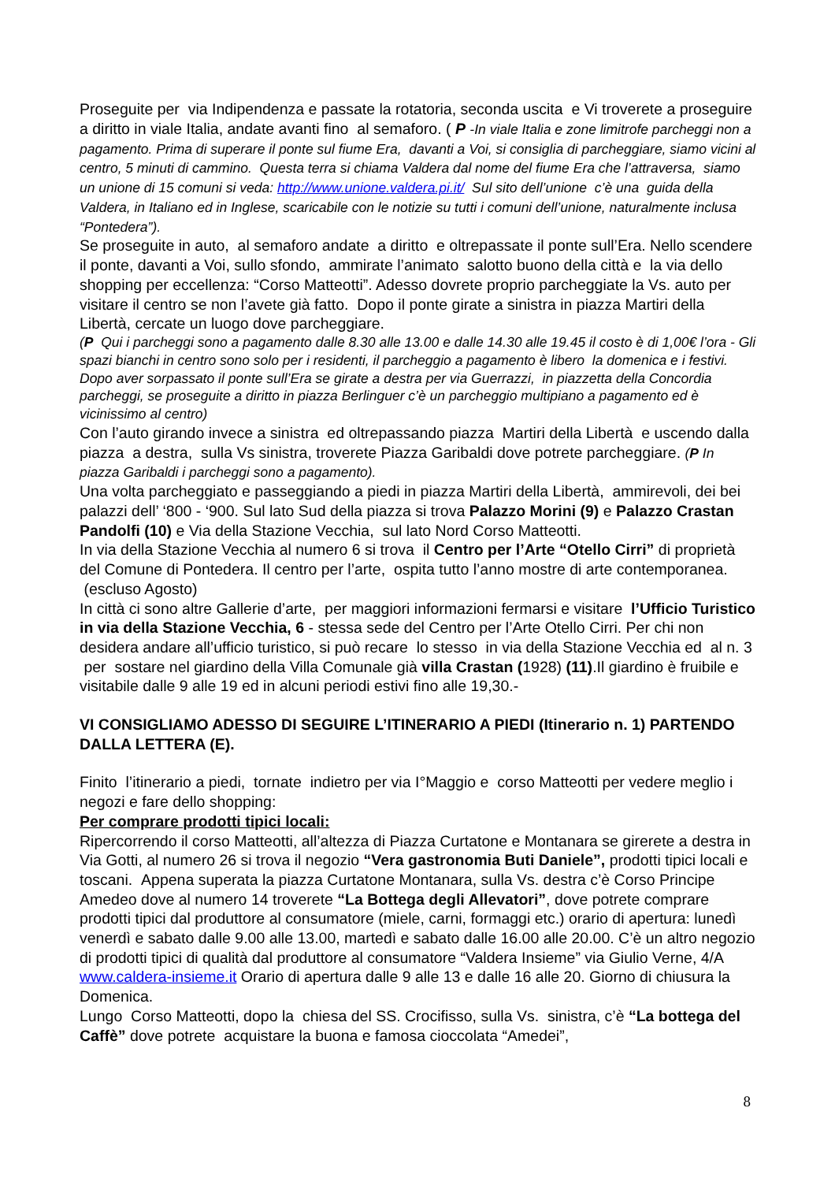Proseguite per via Indipendenza e passate la rotatoria, seconda uscita e Vi troverete a proseguire a diritto in viale Italia, andate avanti fino al semaforo. ( P -In viale Italia e zone limitrofe parcheggi non a pagamento. Prima di superare il ponte sul fiume Era, davanti a Voi, si consiglia di parcheggiare, siamo vicini al centro, 5 minuti di cammino. Questa terra si chiama Valdera dal nome del fiume Era che l’attraversa, siamo un unione di 15 comuni si veda: http://www.unione.valdera.pi.it/ Sul sito dell’unione c’è una guida della Valdera, in Italiano ed in Inglese, scaricabile con le notizie su tutti i comuni dell’unione, naturalmente inclusa “Pontedera”).
Se proseguite in auto, al semaforo andate a diritto e oltrepassate il ponte sull’Era. Nello scendere il ponte, davanti a Voi, sullo sfondo, ammirate l’animato salotto buono della città e la via dello shopping per eccellenza: “Corso Matteotti”. Adesso dovrete proprio parcheggiate la Vs. auto per visitare il centro se non l’avete già fatto. Dopo il ponte girate a sinistra in piazza Martiri della Libertà, cercate un luogo dove parcheggiare.
(P Qui i parcheggi sono a pagamento dalle 8.30 alle 13.00 e dalle 14.30 alle 19.45 il costo è di 1,00€ l’ora - Gli spazi bianchi in centro sono solo per i residenti, il parcheggio a pagamento è libero la domenica e i festivi. Dopo aver sorpassato il ponte sull’Era se girate a destra per via Guerrazzi, in piazzetta della Concordia parcheggi, se proseguite a diritto in piazza Berlinguer c’è un parcheggio multipiano a pagamento ed è vicinissimo al centro)
Con l’auto girando invece a sinistra ed oltrepassando piazza Martiri della Libertà e uscendo dalla piazza a destra, sulla Vs sinistra, troverete Piazza Garibaldi dove potrete parcheggiare. (P In piazza Garibaldi i parcheggi sono a pagamento).
Una volta parcheggiato e passeggiando a piedi in piazza Martiri della Libertà, ammirevoli, dei bei palazzi dell’ ‘800 - ‘900. Sul lato Sud della piazza si trova Palazzo Morini (9) e Palazzo Crastan Pandolfi (10) e Via della Stazione Vecchia, sul lato Nord Corso Matteotti.
In via della Stazione Vecchia al numero 6 si trova il Centro per l’Arte “Otello Cirri” di proprietà del Comune di Pontedera. Il centro per l’arte, ospita tutto l’anno mostre di arte contemporanea. (escluso Agosto)
In città ci sono altre Gallerie d’arte, per maggiori informazioni fermarsi e visitare l’Ufficio Turistico in via della Stazione Vecchia, 6 - stessa sede del Centro per l’Arte Otello Cirri. Per chi non desidera andare all’ufficio turistico, si può recare lo stesso in via della Stazione Vecchia ed al n. 3 per sostare nel giardino della Villa Comunale già villa Crastan (1928) (11).Il giardino è fruibile e visitabile dalle 9 alle 19 ed in alcuni periodi estivi fino alle 19,30.-
VI CONSIGLIAMO ADESSO DI SEGUIRE L’ITINERARIO A PIEDI (Itinerario n. 1) PARTENDO DALLA LETTERA (E).
Finito l’itinerario a piedi, tornate indietro per via I°Maggio e corso Matteotti per vedere meglio i negozi e fare dello shopping:
Per comprare prodotti tipici locali:
Ripercorrendo il corso Matteotti, all’altezza di Piazza Curtatone e Montanara se girerete a destra in Via Gotti, al numero 26 si trova il negozio “Vera gastronomia Buti Daniele”, prodotti tipici locali e toscani. Appena superata la piazza Curtatone Montanara, sulla Vs. destra c’è Corso Principe Amedeo dove al numero 14 troverete “La Bottega degli Allevatori”, dove potrete comprare prodotti tipici dal produttore al consumatore (miele, carni, formaggi etc.) orario di apertura: lunedì venerdì e sabato dalle 9.00 alle 13.00, martedì e sabato dalle 16.00 alle 20.00. C’è un altro negozio di prodotti tipici di qualità dal produttore al consumatore “Valdera Insieme” via Giulio Verne, 4/A www.caldera-insieme.it Orario di apertura dalle 9 alle 13 e dalle 16 alle 20. Giorno di chiusura la Domenica.
Lungo Corso Matteotti, dopo la chiesa del SS. Crocifisso, sulla Vs. sinistra, c’è “La bottega del Caffè” dove potrete acquistare la buona e famosa cioccolata “Amedei”,
8